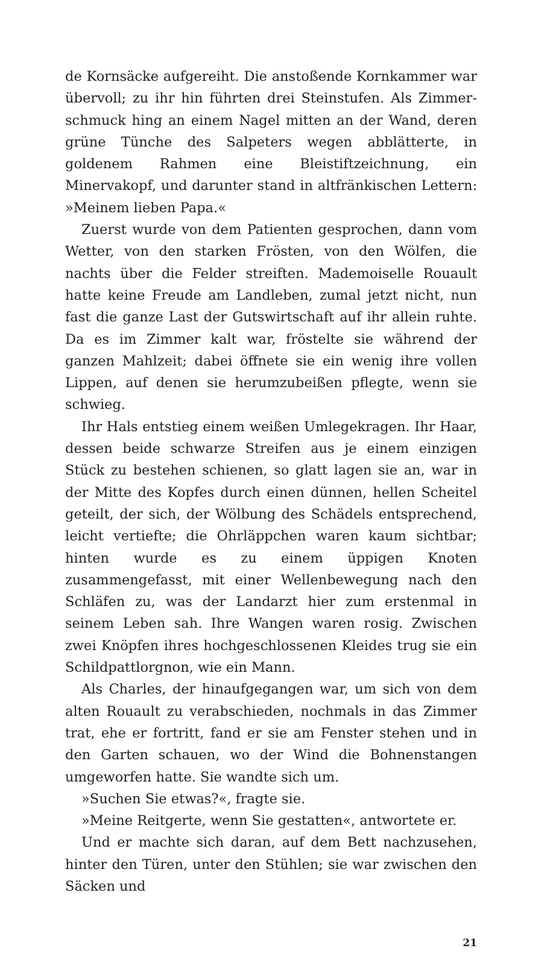de Kornsäcke aufgereiht. Die anstoßende Kornkammer war übervoll; zu ihr hin führten drei Steinstufen. Als Zimmer­schmuck hing an einem Nagel mitten an der Wand, deren grüne Tünche des Salpeters wegen abblätterte, in goldenem Rahmen eine Bleistiftzeichnung, ein Minervakopf, und darunter stand in altfränkischen Lettern: »Meinem lieben Papa.«
Zuerst wurde von dem Patienten gesprochen, dann vom Wetter, von den starken Frösten, von den Wölfen, die nachts über die Felder streiften. Mademoiselle Rouault hatte keine Freude am Landleben, zumal jetzt nicht, nun fast die ganze Last der Gutswirtschaft auf ihr allein ruhte. Da es im Zimmer kalt war, fröstelte sie während der ganzen Mahlzeit; dabei öffnete sie ein wenig ihre vollen Lippen, auf denen sie herumzubeißen pflegte, wenn sie schwieg.
Ihr Hals entstieg einem weißen Umlegekragen. Ihr Haar, des­sen beide schwarze Streifen aus je einem einzigen Stück zu be­stehen schienen, so glatt lagen sie an, war in der Mitte des Kop­fes durch einen dünnen, hellen Scheitel geteilt, der sich, der Wölbung des Schädels entsprechend, leicht vertiefte; die Ohr­läppchen waren kaum sichtbar; hinten wurde es zu einem üppi­gen Knoten zusammengefasst, mit einer Wellenbewegung nach den Schläfen zu, was der Landarzt hier zum erstenmal in seinem Leben sah. Ihre Wangen waren rosig. Zwischen zwei Knöpfen ihres hochgeschlossenen Kleides trug sie ein Schildpattlorgnon, wie ein Mann.
Als Charles, der hinaufgegangen war, um sich von dem alten Rouault zu verabschieden, nochmals in das Zimmer trat, ehe er fortritt, fand er sie am Fenster stehen und in den Garten schau­en, wo der Wind die Bohnenstangen umgeworfen hatte. Sie wandte sich um.
»Suchen Sie etwas?«, fragte sie.
»Meine Reitgerte, wenn Sie gestatten«, antwortete er.
Und er machte sich daran, auf dem Bett nachzusehen, hinter den Türen, unter den Stühlen; sie war zwischen den Säcken und
21